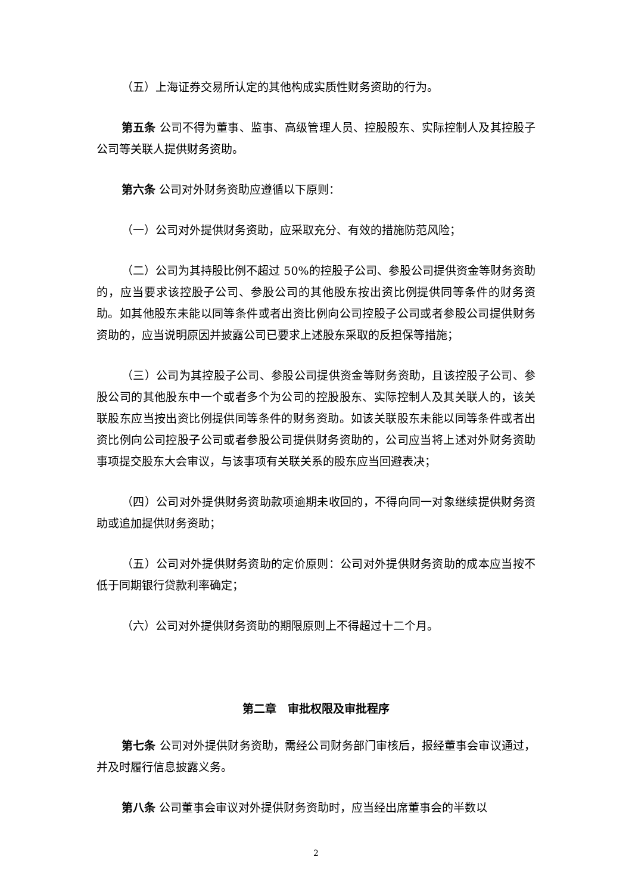（五）上海证券交易所认定的其他构成实质性财务资助的行为。
第五条 公司不得为董事、监事、高级管理人员、控股股东、实际控制人及其控股子公司等关联人提供财务资助。
第六条 公司对外财务资助应遵循以下原则：
（一）公司对外提供财务资助，应采取充分、有效的措施防范风险；
（二）公司为其持股比例不超过 50%的控股子公司、参股公司提供资金等财务资助的，应当要求该控股子公司、参股公司的其他股东按出资比例提供同等条件的财务资助。如其他股东未能以同等条件或者出资比例向公司控股子公司或者参股公司提供财务资助的，应当说明原因并披露公司已要求上述股东采取的反担保等措施；
（三）公司为其控股子公司、参股公司提供资金等财务资助，且该控股子公司、参股公司的其他股东中一个或者多个为公司的控股股东、实际控制人及其关联人的，该关联股东应当按出资比例提供同等条件的财务资助。如该关联股东未能以同等条件或者出资比例向公司控股子公司或者参股公司提供财务资助的，公司应当将上述对外财务资助事项提交股东大会审议，与该事项有关联关系的股东应当回避表决；
（四）公司对外提供财务资助款项逾期未收回的，不得向同一对象继续提供财务资助或追加提供财务资助；
（五）公司对外提供财务资助的定价原则：公司对外提供财务资助的成本应当按不低于同期银行贷款利率确定；
（六）公司对外提供财务资助的期限原则上不得超过十二个月。
第二章　审批权限及审批程序
第七条 公司对外提供财务资助，需经公司财务部门审核后，报经董事会审议通过，并及时履行信息披露义务。
第八条 公司董事会审议对外提供财务资助时，应当经出席董事会的半数以
2